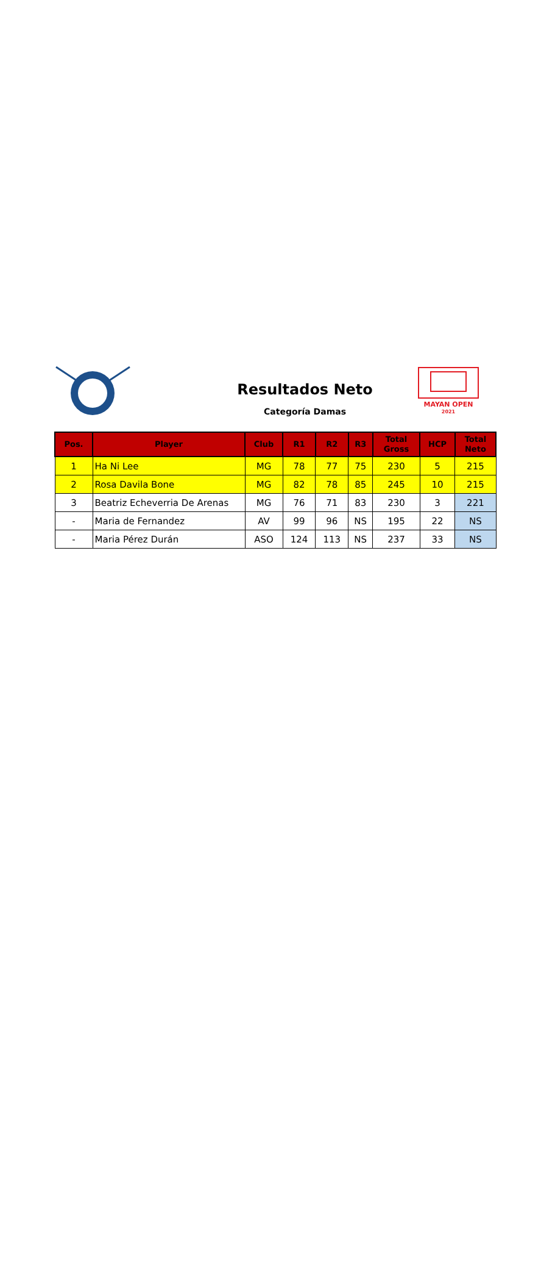MAYAN OPEN
2021
Resultados Neto
Categoría Damas
| Pos. | Player | Club | R1 | R2 | R3 | Total Gross | HCP | Total Neto |
| --- | --- | --- | --- | --- | --- | --- | --- | --- |
| 1 | Ha Ni Lee | MG | 78 | 77 | 75 | 230 | 5 | 215 |
| 2 | Rosa Davila Bone | MG | 82 | 78 | 85 | 245 | 10 | 215 |
| 3 | Beatriz Echeverria De Arenas | MG | 76 | 71 | 83 | 230 | 3 | 221 |
| - | Maria de Fernandez | AV | 99 | 96 | NS | 195 | 22 | NS |
| - | Maria Pérez Durán | ASO | 124 | 113 | NS | 237 | 33 | NS |